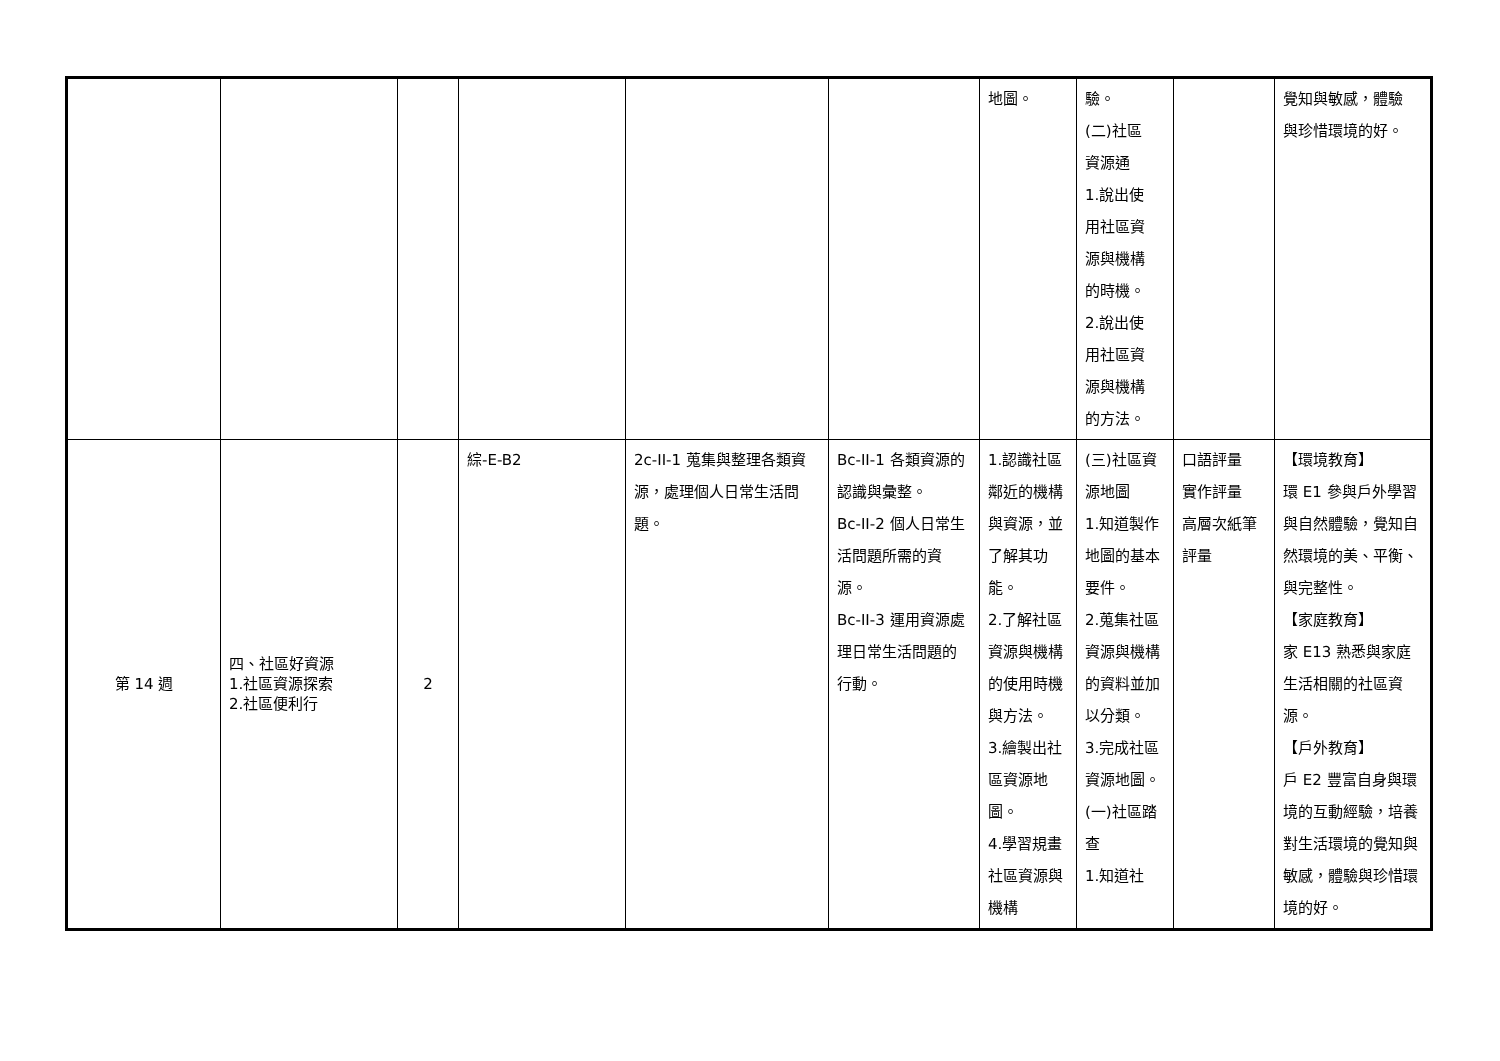| | | | | | | 地圖。 | 驗。 (二)社區 資源通 1.說出使 用社區資 源與機構 的時機。 2.說出使 用社區資 源與機構 的方法。 | | 覺知與敏感，體驗 與珍惜環境的好。 |
| 第 14 週 | 四、社區好資源 1.社區資源探索 2.社區便利行 | 2 | 綜-E-B2 | 2c-II-1 蒐集與整理各類資源，處理個人日常生活問題。 | Bc-II-1 各類資源的認識與彙整。 Bc-II-2 個人日常生活問題所需的資源。 Bc-II-3 運用資源處理日常生活問題的行動。 | 1.認識社區鄰近的機構與資源，並了解其功能。 2.了解社區資源與機構的使用時機與方法。 3.繪製出社區資源地圖。 4.學習規畫社區資源與機構 | (三)社區資源地圖 1.知道製作地圖的基本要件。 2.蒐集社區資源與機構的資料並加以分類。 3.完成社區資源地圖。 (一)社區踏查 1.知道社 | 口語評量 實作評量 高層次紙筆評量 | 【環境教育】 環 E1 參與戶外學習與自然體驗，覺知自然環境的美、平衡、與完整性。 【家庭教育】 家 E13 熟悉與家庭生活相關的社區資源。 【戶外教育】 戶 E2 豐富自身與環境的互動經驗，培養對生活環境的覺知與敏感，體驗與珍惜環境的好。 |